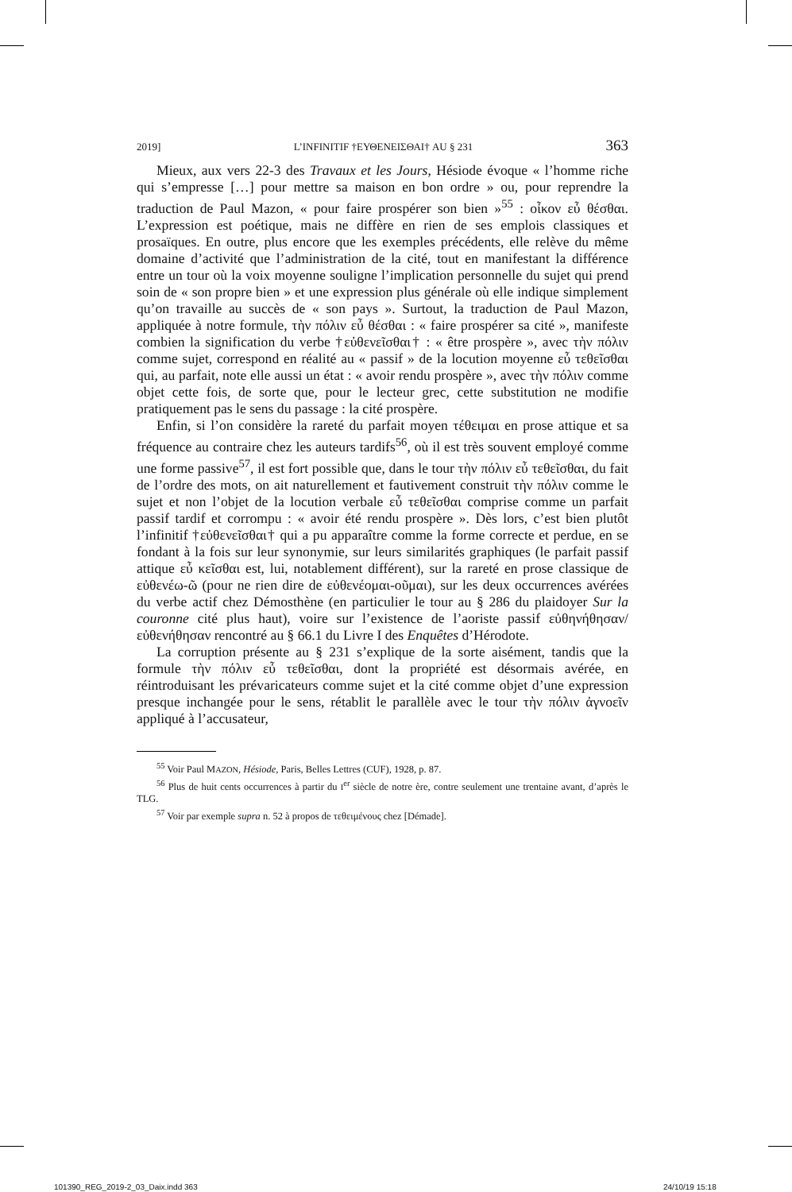2019] L’INFINITIF †ΕΥΘΕΝΕΙΣΘΑΙ† AU § 231 363
Mieux, aux vers 22-3 des Travaux et les Jours, Hésiode évoque « l’homme riche qui s’empresse […] pour mettre sa maison en bon ordre » ou, pour reprendre la traduction de Paul Mazon, « pour faire prospérer son bien »<sup>55</sup> : οἶκον εὖ θέσθαι. L’expression est poétique, mais ne diffère en rien de ses emplois classiques et prosaïques. En outre, plus encore que les exemples précédents, elle relève du même domaine d’activité que l’administration de la cité, tout en manifestant la différence entre un tour où la voix moyenne souligne l’implication personnelle du sujet qui prend soin de « son propre bien » et une expression plus générale où elle indique simplement qu’on travaille au succès de « son pays ». Surtout, la traduction de Paul Mazon, appliquée à notre formule, τὴν πόλιν εὖ θέσθαι : « faire prospérer sa cité », manifeste combien la signification du verbe †εὐθενεῖσθαι† : « être prospère », avec τὴν πόλιν comme sujet, correspond en réalité au « passif » de la locution moyenne εὖ τεθεῖσθαι qui, au parfait, note elle aussi un état : « avoir rendu prospère », avec τὴν πόλιν comme objet cette fois, de sorte que, pour le lecteur grec, cette substitution ne modifie pratiquement pas le sens du passage : la cité prospère.
Enfin, si l’on considère la rareté du parfait moyen τέθειμαι en prose attique et sa fréquence au contraire chez les auteurs tardifs<sup>56</sup>, où il est très souvent employé comme une forme passive<sup>57</sup>, il est fort possible que, dans le tour τὴν πόλιν εὖ τεθεῖσθαι, du fait de l’ordre des mots, on ait naturellement et fautivement construit τὴν πόλιν comme le sujet et non l’objet de la locution verbale εὖ τεθεῖσθαι comprise comme un parfait passif tardif et corrompu : « avoir été rendu prospère ». Dès lors, c’est bien plutôt l’infinitif †εὐθενεῖσθαι† qui a pu apparaître comme la forme correcte et perdue, en se fondant à la fois sur leur synonymie, sur leurs similarités graphiques (le parfait passif attique εὖ κεῖσθαι est, lui, notablement différent), sur la rareté en prose classique de εὐθενέω-ῶ (pour ne rien dire de εὐθενέομαι-οῦμαι), sur les deux occurrences avérées du verbe actif chez Démosthène (en particulier le tour au § 286 du plaidoyer Sur la couronne cité plus haut), voire sur l’existence de l’aoriste passif εὐθηνήθησαν/εὐθενήθησαν rencontré au § 66.1 du Livre I des Enquêtes d’Hérodote.
La corruption présente au § 231 s’explique de la sorte aisément, tandis que la formule τὴν πόλιν εὖ τεθεῖσθαι, dont la propriété est désormais avérée, en réintroduisant les prévaricateurs comme sujet et la cité comme objet d’une expression presque inchangée pour le sens, rétablit le parallèle avec le tour τὴν πόλιν ἀγνοεῖν appliqué à l’accusateur,
<sup>55</sup> Voir Paul MAZON, Hésiode, Paris, Belles Lettres (CUF), 1928, p. 87.
<sup>56</sup> Plus de huit cents occurrences à partir du I<sup>er</sup> siècle de notre ère, contre seulement une trentaine avant, d’après le TLG.
<sup>57</sup> Voir par exemple supra n. 52 à propos de τεθειμένους chez [Démade].
101390_REG_2019-2_03_Daix.indd 363
24/10/19 15:18